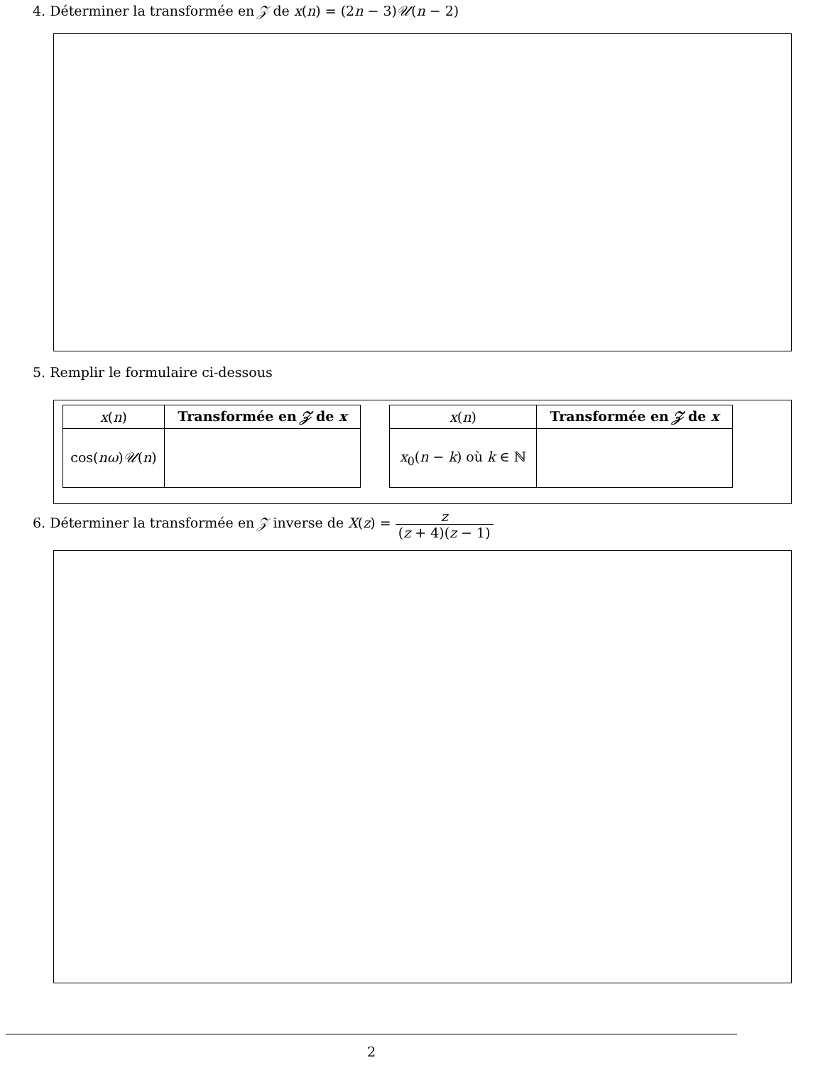4. Déterminer la transformée en 𝒵 de x(n) = (2n − 3)𝒰(n − 2)
5. Remplir le formulaire ci-dessous
| x ( n ) | Transformée en 𝒵 de x |
| --- | --- |
| cos( nω ) 𝒰 ( n ) | |
| x ( n ) | Transformée en 𝒵 de x |
| --- | --- |
| x<sub>0</sub>( n − k ) où k ∈ ℕ | |
6. Déterminer la transformée en 𝒵 inverse de X(z) = z (z + 4)(z − 1)
2